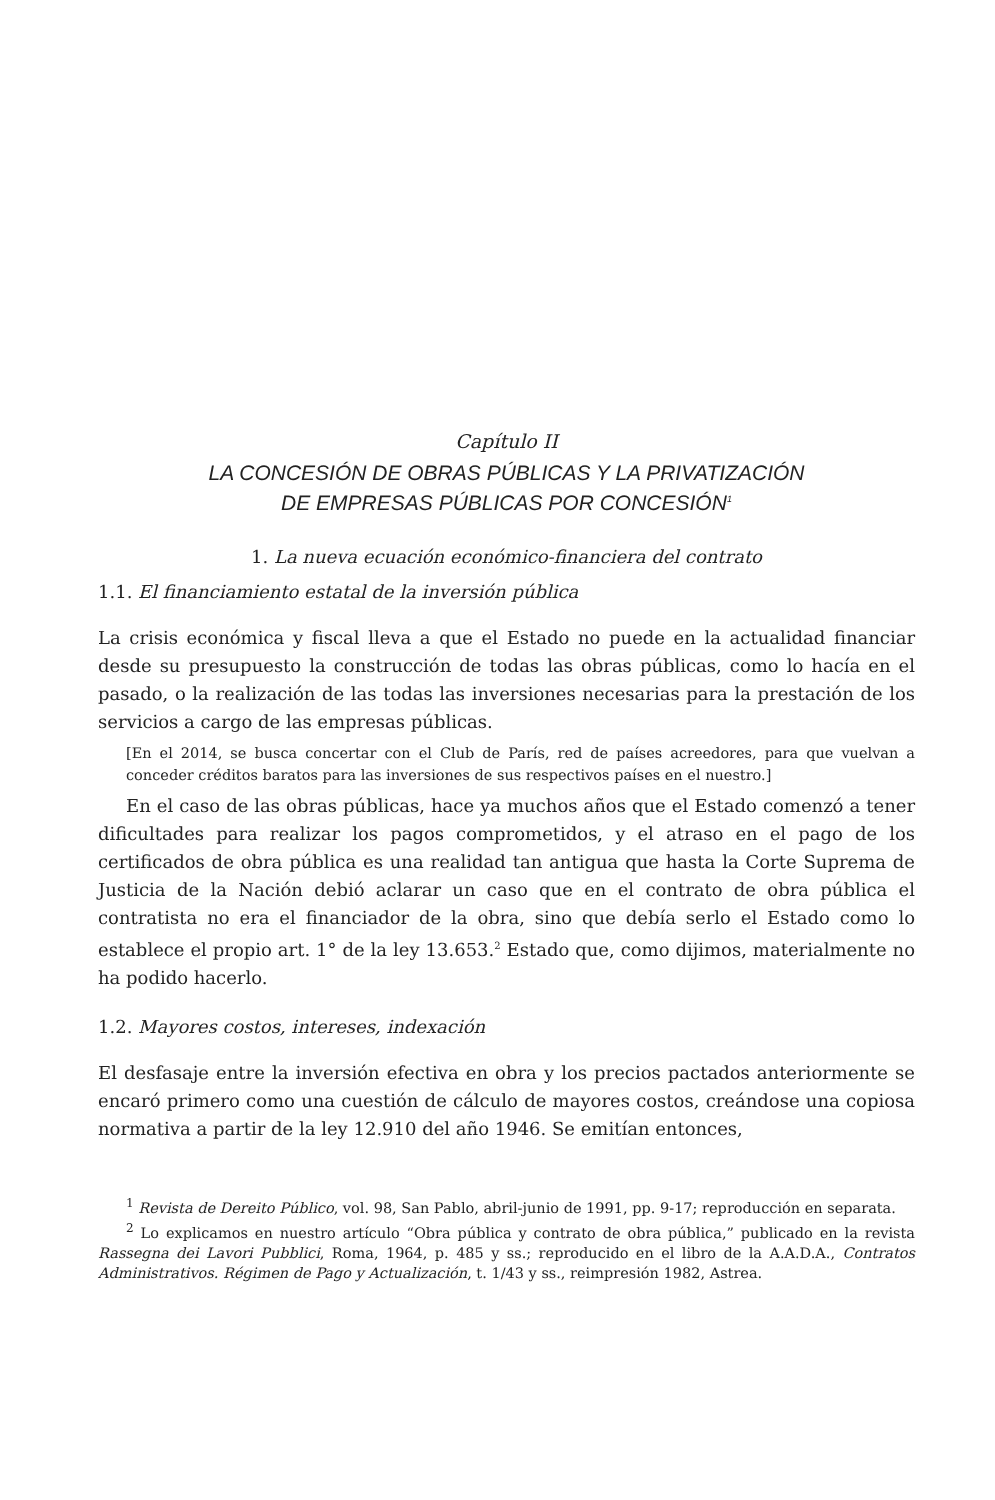Capítulo II
LA CONCESIÓN DE OBRAS PÚBLICAS Y LA PRIVATIZACIÓN
DE EMPRESAS PÚBLICAS POR CONCESIÓN<sup>1</sup>
1. La nueva ecuación económico-financiera del contrato
1.1. El financiamiento estatal de la inversión pública
La crisis económica y fiscal lleva a que el Estado no puede en la actualidad financiar desde su presupuesto la construcción de todas las obras públicas, como lo hacía en el pasado, o la realización de las todas las inversiones necesarias para la prestación de los servicios a cargo de las empresas públicas.
[En el 2014, se busca concertar con el Club de París, red de países acreedores, para que vuelvan a conceder créditos baratos para las inversiones de sus respectivos países en el nuestro.]
En el caso de las obras públicas, hace ya muchos años que el Estado comenzó a tener dificultades para realizar los pagos comprometidos, y el atraso en el pago de los certificados de obra pública es una realidad tan antigua que hasta la Corte Suprema de Justicia de la Nación debió aclarar un caso que en el contrato de obra pública el contratista no era el financiador de la obra, sino que debía serlo el Estado como lo establece el propio art. 1° de la ley 13.653.<sup>2</sup> Estado que, como dijimos, materialmente no ha podido hacerlo.
1.2. Mayores costos, intereses, indexación
El desfasaje entre la inversión efectiva en obra y los precios pactados anteriormente se encaró primero como una cuestión de cálculo de mayores costos, creándose una copiosa normativa a partir de la ley 12.910 del año 1946. Se emitían entonces,
<sup>1</sup> Revista de Dereito Público, vol. 98, San Pablo, abril-junio de 1991, pp. 9-17; reproducción en separata.
<sup>2</sup> Lo explicamos en nuestro artículo “Obra pública y contrato de obra pública,” publicado en la revista Rassegna dei Lavori Pubblici, Roma, 1964, p. 485 y ss.; reproducido en el libro de la A.A.D.A., Contratos Administrativos. Régimen de Pago y Actualización, t. 1/43 y ss., reimpresión 1982, Astrea.